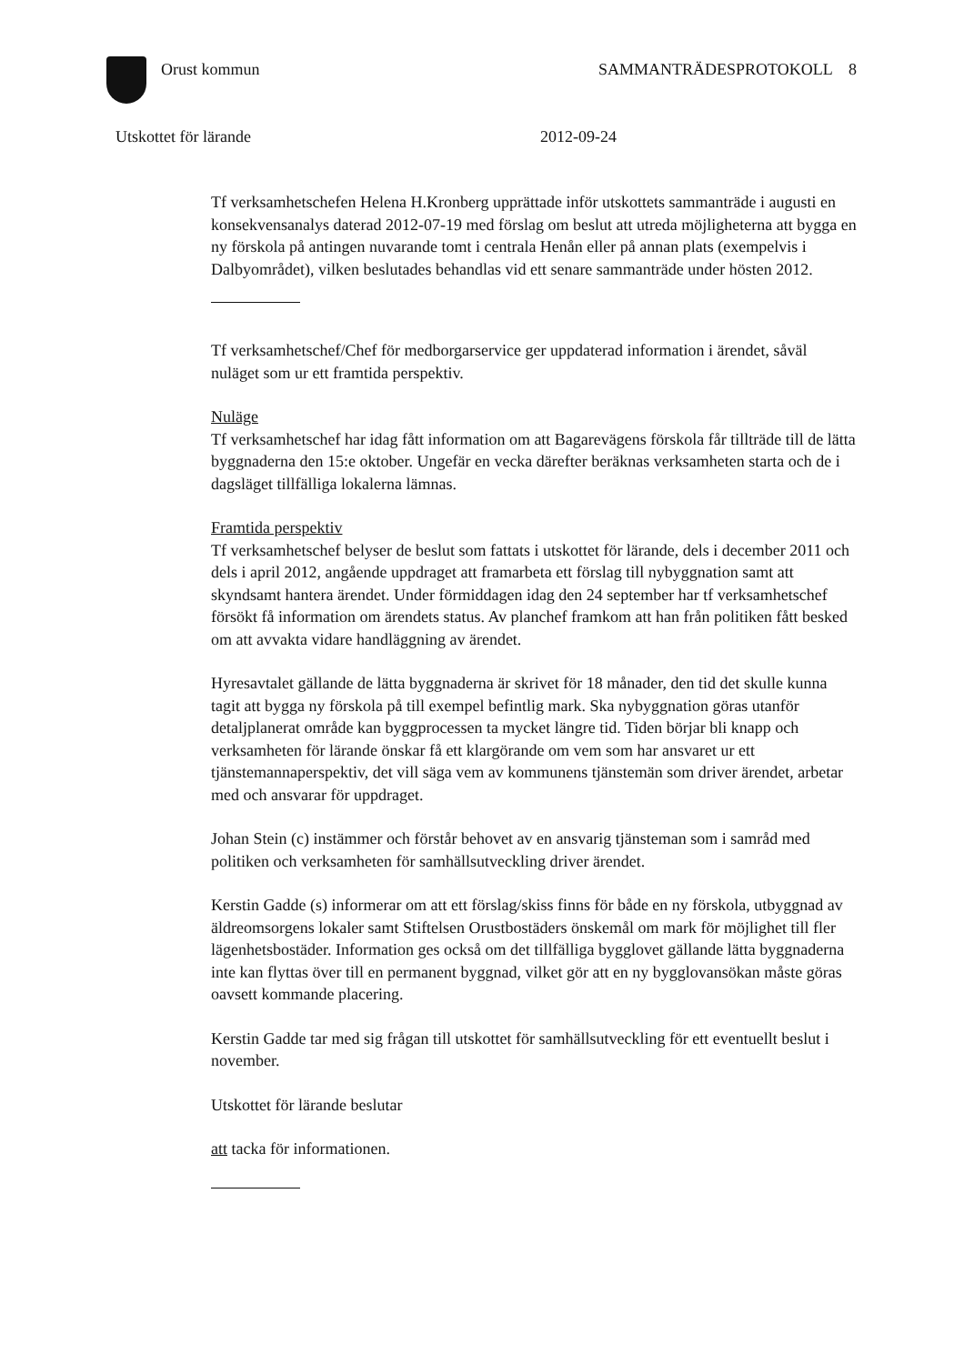Orust kommun SAMMANTRÄDESPROTOKOLL 8
Utskottet för lärande 2012-09-24
Tf verksamhetschefen Helena H.Kronberg upprättade inför utskottets sammanträde i augusti en konsekvensanalys daterad 2012-07-19 med förslag om beslut att utreda möjligheterna att bygga en ny förskola på antingen nuvarande tomt i centrala Henån eller på annan plats (exempelvis i Dalbyområdet), vilken beslutades behandlas vid ett senare sammanträde under hösten 2012.
Tf verksamhetschef/Chef för medborgarservice ger uppdaterad information i ärendet, såväl nuläget som ur ett framtida perspektiv.
Nuläge
Tf verksamhetschef har idag fått information om att Bagarevägens förskola får tillträde till de lätta byggnaderna den 15:e oktober. Ungefär en vecka därefter beräknas verksamheten starta och de i dagsläget tillfälliga lokalerna lämnas.
Framtida perspektiv
Tf verksamhetschef belyser de beslut som fattats i utskottet för lärande, dels i december 2011 och dels i april 2012, angående uppdraget att framarbeta ett förslag till nybyggnation samt att skyndsamt hantera ärendet. Under förmiddagen idag den 24 september har tf verksamhetschef försökt få information om ärendets status. Av planchef framkom att han från politiken fått besked om att avvakta vidare handläggning av ärendet.
Hyresavtalet gällande de lätta byggnaderna är skrivet för 18 månader, den tid det skulle kunna tagit att bygga ny förskola på till exempel befintlig mark. Ska nybyggnation göras utanför detaljplanerat område kan byggprocessen ta mycket längre tid. Tiden börjar bli knapp och verksamheten för lärande önskar få ett klargörande om vem som har ansvaret ur ett tjänstemannaperspektiv, det vill säga vem av kommunens tjänstemän som driver ärendet, arbetar med och ansvarar för uppdraget.
Johan Stein (c) instämmer och förstår behovet av en ansvarig tjänsteman som i samråd med politiken och verksamheten för samhällsutveckling driver ärendet.
Kerstin Gadde (s) informerar om att ett förslag/skiss finns för både en ny förskola, utbyggnad av äldreomsorgens lokaler samt Stiftelsen Orustbostäders önskemål om mark för möjlighet till fler lägenhetsbostäder. Information ges också om det tillfälliga bygglovet gällande lätta byggnaderna inte kan flyttas över till en permanent byggnad, vilket gör att en ny bygglovansökan måste göras oavsett kommande placering.
Kerstin Gadde tar med sig frågan till utskottet för samhällsutveckling för ett eventuellt beslut i november.
Utskottet för lärande beslutar
att tacka för informationen.